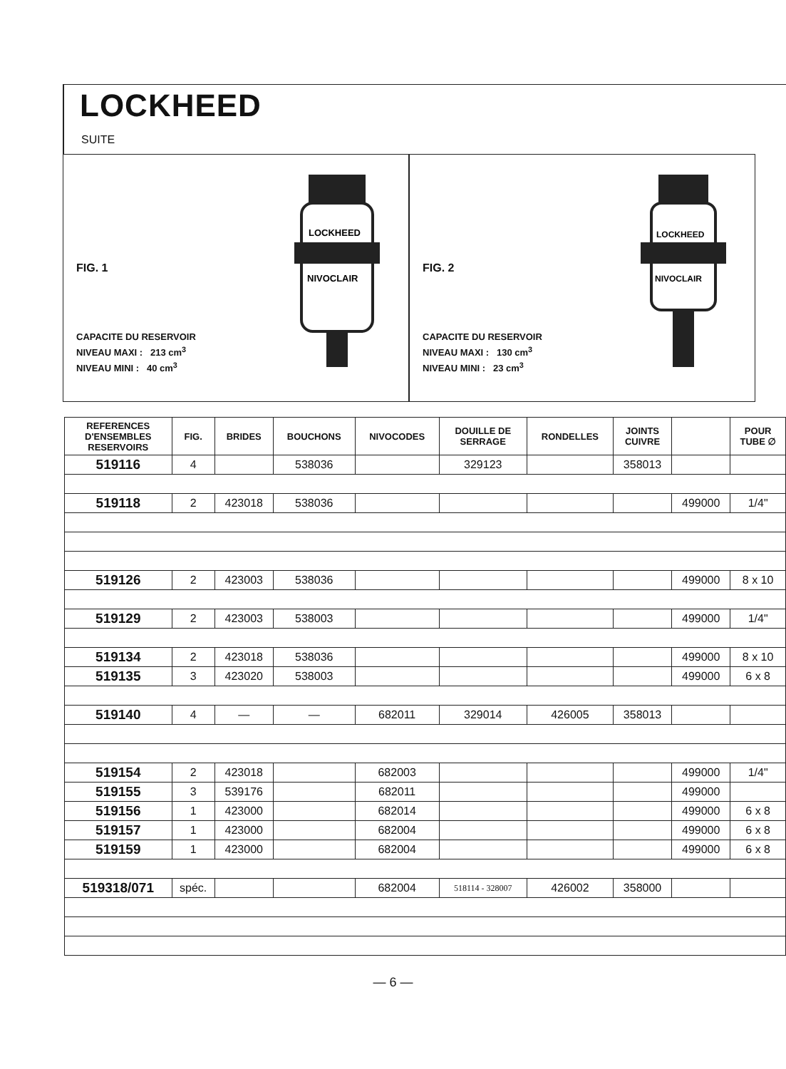LOCKHEED
SUITE
FIG. 1
CAPACITE DU RESERVOIR
NIVEAU MAXI : 213 cm<sup>3</sup>
NIVEAU MINI : 40 cm<sup>3</sup>
LOCKHEED
NIVOCLAIR
FIG. 2
CAPACITE DU RESERVOIR
NIVEAU MAXI : 130 cm<sup>3</sup>
NIVEAU MINI : 23 cm<sup>3</sup>
LOCKHEED
NIVOCLAIR
| REFERENCES D'ENSEMBLES RESERVOIRS | FIG. | BRIDES | BOUCHONS | NIVOCODES | DOUILLE DE SERRAGE | RONDELLES | JOINTS CUIVRE | | POUR TUBE ∅ |
| --- | --- | --- | --- | --- | --- | --- | --- | --- | --- |
| 519116 | 4 | | 538036 | | 329123 | | 358013 | | |
| 519118 | 2 | 423018 | 538036 | | | | | 499000 | 1/4" |
| 519126 | 2 | 423003 | 538036 | | | | | 499000 | 8 x 10 |
| 519129 | 2 | 423003 | 538003 | | | | | 499000 | 1/4" |
| 519134 | 2 | 423018 | 538036 | | | | | 499000 | 8 x 10 |
| 519135 | 3 | 423020 | 538003 | | | | | 499000 | 6 x 8 |
| 519140 | 4 | — | — | 682011 | 329014 | 426005 | 358013 | | |
| 519154 | 2 | 423018 | | 682003 | | | | 499000 | 1/4" |
| 519155 | 3 | 539176 | | 682011 | | | | 499000 | |
| 519156 | 1 | 423000 | | 682014 | | | | 499000 | 6 x 8 |
| 519157 | 1 | 423000 | | 682004 | | | | 499000 | 6 x 8 |
| 519159 | 1 | 423000 | | 682004 | | | | 499000 | 6 x 8 |
| 519318/071 | spéc. | | | 682004 | 518114 - 328007 | 426002 | 358000 | | |
— 6 —